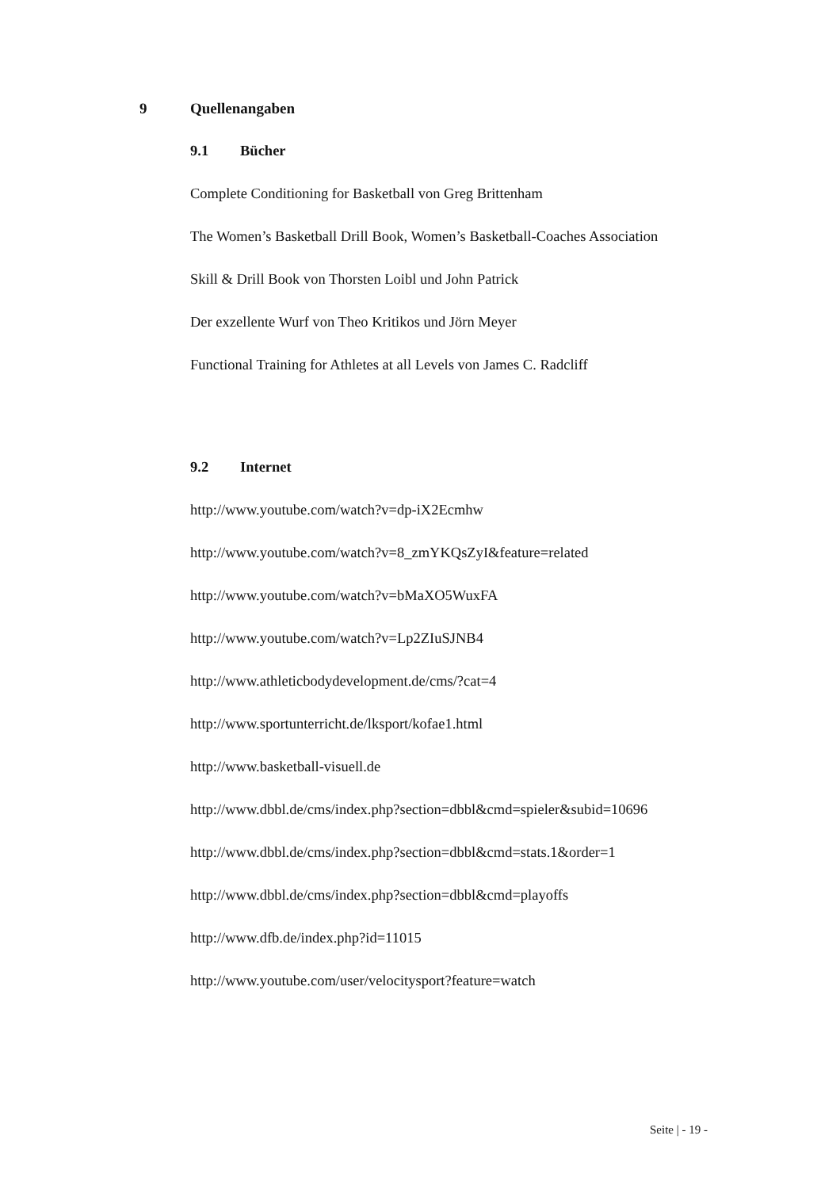9 Quellenangaben
9.1 Bücher
Complete Conditioning for Basketball von Greg Brittenham
The Women’s Basketball Drill Book, Women’s Basketball-Coaches Association
Skill & Drill Book von Thorsten Loibl und John Patrick
Der exzellente Wurf von Theo Kritikos und Jörn Meyer
Functional Training for Athletes at all Levels von James C. Radcliff
9.2 Internet
http://www.youtube.com/watch?v=dp-iX2Ecmhw
http://www.youtube.com/watch?v=8_zmYKQsZyI&feature=related
http://www.youtube.com/watch?v=bMaXO5WuxFA
http://www.youtube.com/watch?v=Lp2ZIuSJNB4
http://www.athleticbodydevelopment.de/cms/?cat=4
http://www.sportunterricht.de/lksport/kofae1.html
http://www.basketball-visuell.de
http://www.dbbl.de/cms/index.php?section=dbbl&cmd=spieler&subid=10696
http://www.dbbl.de/cms/index.php?section=dbbl&cmd=stats.1&order=1
http://www.dbbl.de/cms/index.php?section=dbbl&cmd=playoffs
http://www.dfb.de/index.php?id=11015
http://www.youtube.com/user/velocitysport?feature=watch
Seite | - 19 -